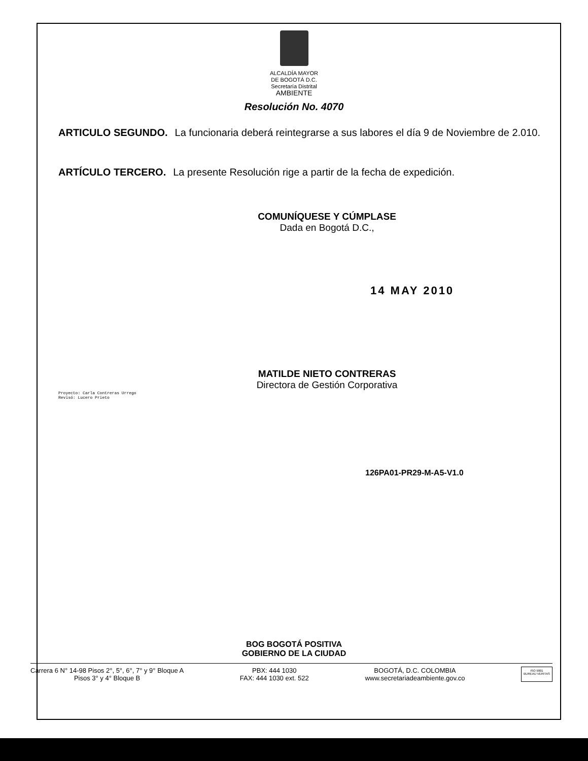ALCALDÍA MAYOR
DE BOGOTÁ D.C.
Secretaría Distrital
AMBIENTE
Resolución No. 4070
ARTICULO SEGUNDO. La funcionaria deberá reintegrarse a sus labores el día 9 de Noviembre de 2.010.
ARTÍCULO TERCERO. La presente Resolución rige a partir de la fecha de expedición.
COMUNÍQUESE Y CÚMPLASE
Dada en Bogotá D.C.,
14 MAY 2010
MATILDE NIETO CONTRERAS
Directora de Gestión Corporativa
Proyecto: Carla Contreras Urrego
Revisó: Lucero Prieto
126PA01-PR29-M-A5-V1.0
BOG BOGOTÁ POSITIVA
GOBIERNO DE LA CIUDAD
Carrera 6 N° 14-98 Pisos 2°, 5°, 6°, 7° y 9° Bloque A
Pisos 3° y 4° Bloque B
PBX: 444 1030
FAX: 444 1030 ext. 522
BOGOTÁ, D.C. COLOMBIA
www.secretariadeambiente.gov.co
ISO 9001
BUREAU VERITAS